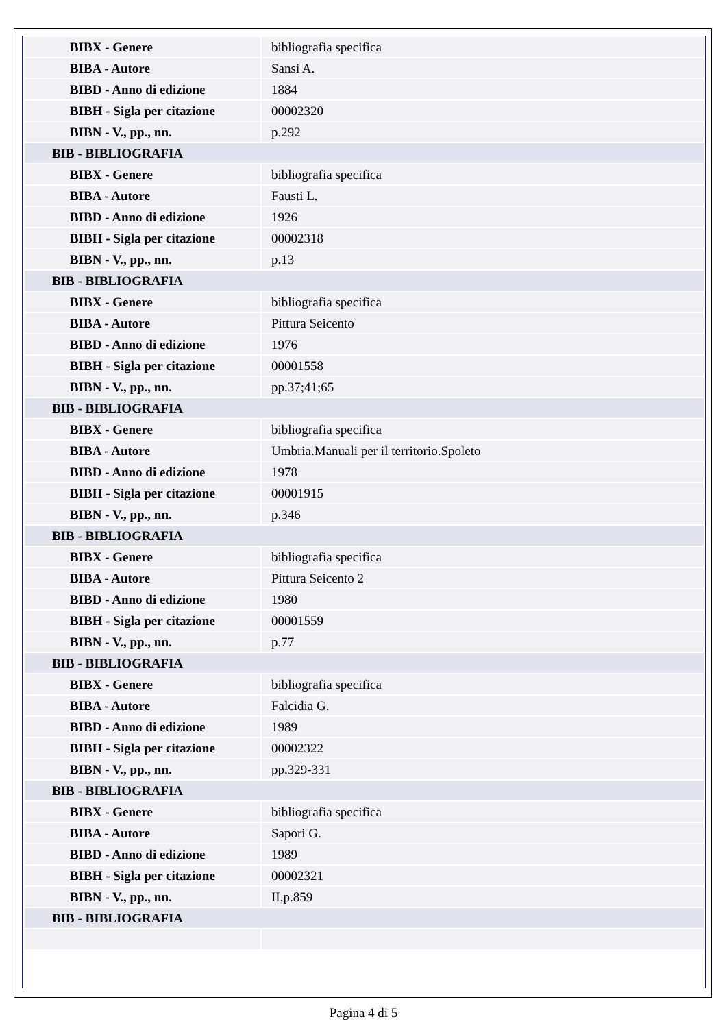| BIBX - Genere | bibliografia specifica |
| BIBA - Autore | Sansi A. |
| BIBD - Anno di edizione | 1884 |
| BIBH - Sigla per citazione | 00002320 |
| BIBN - V., pp., nn. | p.292 |
| BIB - BIBLIOGRAFIA | |
| BIBX - Genere | bibliografia specifica |
| BIBA - Autore | Fausti L. |
| BIBD - Anno di edizione | 1926 |
| BIBH - Sigla per citazione | 00002318 |
| BIBN - V., pp., nn. | p.13 |
| BIB - BIBLIOGRAFIA | |
| BIBX - Genere | bibliografia specifica |
| BIBA - Autore | Pittura Seicento |
| BIBD - Anno di edizione | 1976 |
| BIBH - Sigla per citazione | 00001558 |
| BIBN - V., pp., nn. | pp.37;41;65 |
| BIB - BIBLIOGRAFIA | |
| BIBX - Genere | bibliografia specifica |
| BIBA - Autore | Umbria.Manuali per il territorio.Spoleto |
| BIBD - Anno di edizione | 1978 |
| BIBH - Sigla per citazione | 00001915 |
| BIBN - V., pp., nn. | p.346 |
| BIB - BIBLIOGRAFIA | |
| BIBX - Genere | bibliografia specifica |
| BIBA - Autore | Pittura Seicento 2 |
| BIBD - Anno di edizione | 1980 |
| BIBH - Sigla per citazione | 00001559 |
| BIBN - V., pp., nn. | p.77 |
| BIB - BIBLIOGRAFIA | |
| BIBX - Genere | bibliografia specifica |
| BIBA - Autore | Falcidia G. |
| BIBD - Anno di edizione | 1989 |
| BIBH - Sigla per citazione | 00002322 |
| BIBN - V., pp., nn. | pp.329-331 |
| BIB - BIBLIOGRAFIA | |
| BIBX - Genere | bibliografia specifica |
| BIBA - Autore | Sapori G. |
| BIBD - Anno di edizione | 1989 |
| BIBH - Sigla per citazione | 00002321 |
| BIBN - V., pp., nn. | II,p.859 |
| BIB - BIBLIOGRAFIA | |
Pagina 4 di 5